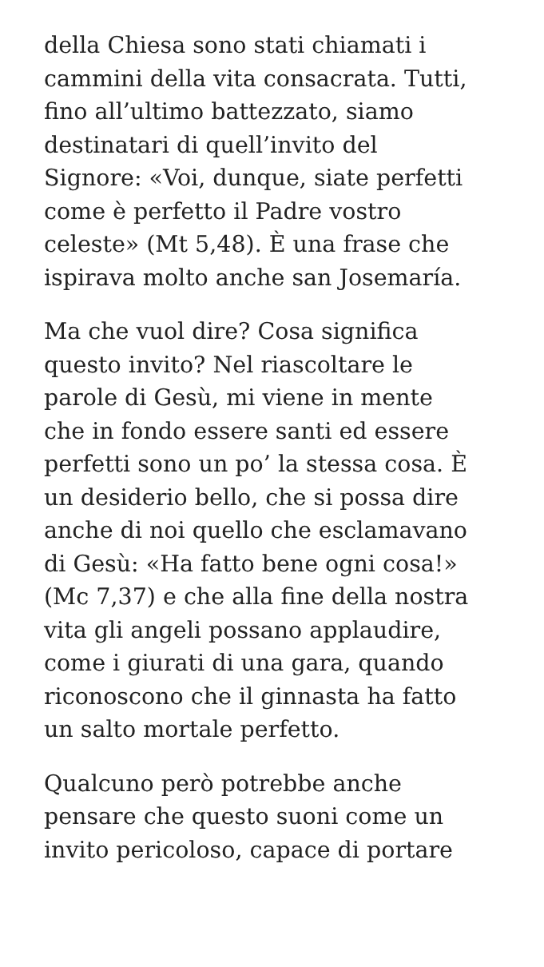della Chiesa sono stati chiamati i
cammini della vita consacrata. Tutti,
fino all’ultimo battezzato, siamo
destinatari di quell’invito del
Signore: «Voi, dunque, siate perfetti
come è perfetto il Padre vostro
celeste» (Mt 5,48). È una frase che
ispirava molto anche san Josemaría.
Ma che vuol dire? Cosa significa
questo invito? Nel riascoltare le
parole di Gesù, mi viene in mente
che in fondo essere santi ed essere
perfetti sono un po’ la stessa cosa. È
un desiderio bello, che si possa dire
anche di noi quello che esclamavano
di Gesù: «Ha fatto bene ogni cosa!»
(Mc 7,37) e che alla fine della nostra
vita gli angeli possano applaudire,
come i giurati di una gara, quando
riconoscono che il ginnasta ha fatto
un salto mortale perfetto.
Qualcuno però potrebbe anche
pensare che questo suoni come un
invito pericoloso, capace di portare